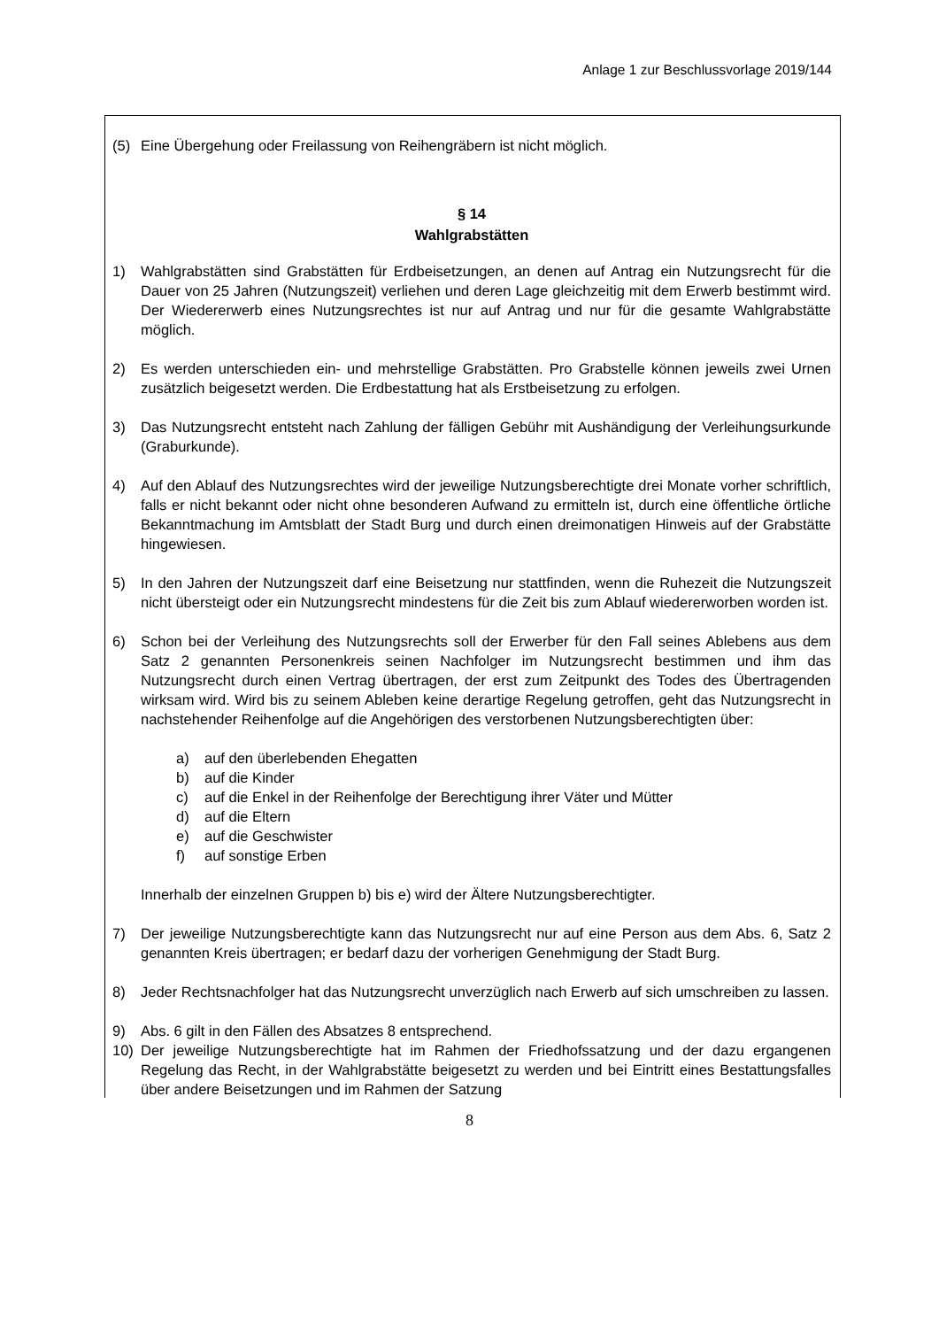Anlage 1 zur Beschlussvorlage 2019/144
(5) Eine Übergehung oder Freilassung von Reihengräbern ist nicht möglich.
§ 14
Wahlgrabstätten
1) Wahlgrabstätten sind Grabstätten für Erdbeisetzungen, an denen auf Antrag ein Nutzungsrecht für die Dauer von 25 Jahren (Nutzungszeit) verliehen und deren Lage gleichzeitig mit dem Erwerb bestimmt wird. Der Wiedererwerb eines Nutzungsrechtes ist nur auf Antrag und nur für die gesamte Wahlgrabstätte möglich.
2) Es werden unterschieden ein- und mehrstellige Grabstätten. Pro Grabstelle können jeweils zwei Urnen zusätzlich beigesetzt werden. Die Erdbestattung hat als Erstbeisetzung zu erfolgen.
3) Das Nutzungsrecht entsteht nach Zahlung der fälligen Gebühr mit Aushändigung der Verleihungsurkunde (Graburkunde).
4) Auf den Ablauf des Nutzungsrechtes wird der jeweilige Nutzungsberechtigte drei Monate vorher schriftlich, falls er nicht bekannt oder nicht ohne besonderen Aufwand zu ermitteln ist, durch eine öffentliche örtliche Bekanntmachung im Amtsblatt der Stadt Burg und durch einen dreimonatigen Hinweis auf der Grabstätte hingewiesen.
5) In den Jahren der Nutzungszeit darf eine Beisetzung nur stattfinden, wenn die Ruhezeit die Nutzungszeit nicht übersteigt oder ein Nutzungsrecht mindestens für die Zeit bis zum Ablauf wiedererworben worden ist.
6) Schon bei der Verleihung des Nutzungsrechts soll der Erwerber für den Fall seines Ablebens aus dem Satz 2 genannten Personenkreis seinen Nachfolger im Nutzungsrecht bestimmen und ihm das Nutzungsrecht durch einen Vertrag übertragen, der erst zum Zeitpunkt des Todes des Übertragenden wirksam wird. Wird bis zu seinem Ableben keine derartige Regelung getroffen, geht das Nutzungsrecht in nachstehender Reihenfolge auf die Angehörigen des verstorbenen Nutzungsberechtigten über:
a) auf den überlebenden Ehegatten
b) auf die Kinder
c) auf die Enkel in der Reihenfolge der Berechtigung ihrer Väter und Mütter
d) auf die Eltern
e) auf die Geschwister
f) auf sonstige Erben
Innerhalb der einzelnen Gruppen b) bis e) wird der Ältere Nutzungsberechtigter.
7) Der jeweilige Nutzungsberechtigte kann das Nutzungsrecht nur auf eine Person aus dem Abs. 6, Satz 2 genannten Kreis übertragen; er bedarf dazu der vorherigen Genehmigung der Stadt Burg.
8) Jeder Rechtsnachfolger hat das Nutzungsrecht unverzüglich nach Erwerb auf sich umschreiben zu lassen.
9) Abs. 6 gilt in den Fällen des Absatzes 8 entsprechend.
10) Der jeweilige Nutzungsberechtigte hat im Rahmen der Friedhofssatzung und der dazu ergangenen Regelung das Recht, in der Wahlgrabstätte beigesetzt zu werden und bei Eintritt eines Bestattungsfalles über andere Beisetzungen und im Rahmen der Satzung
8